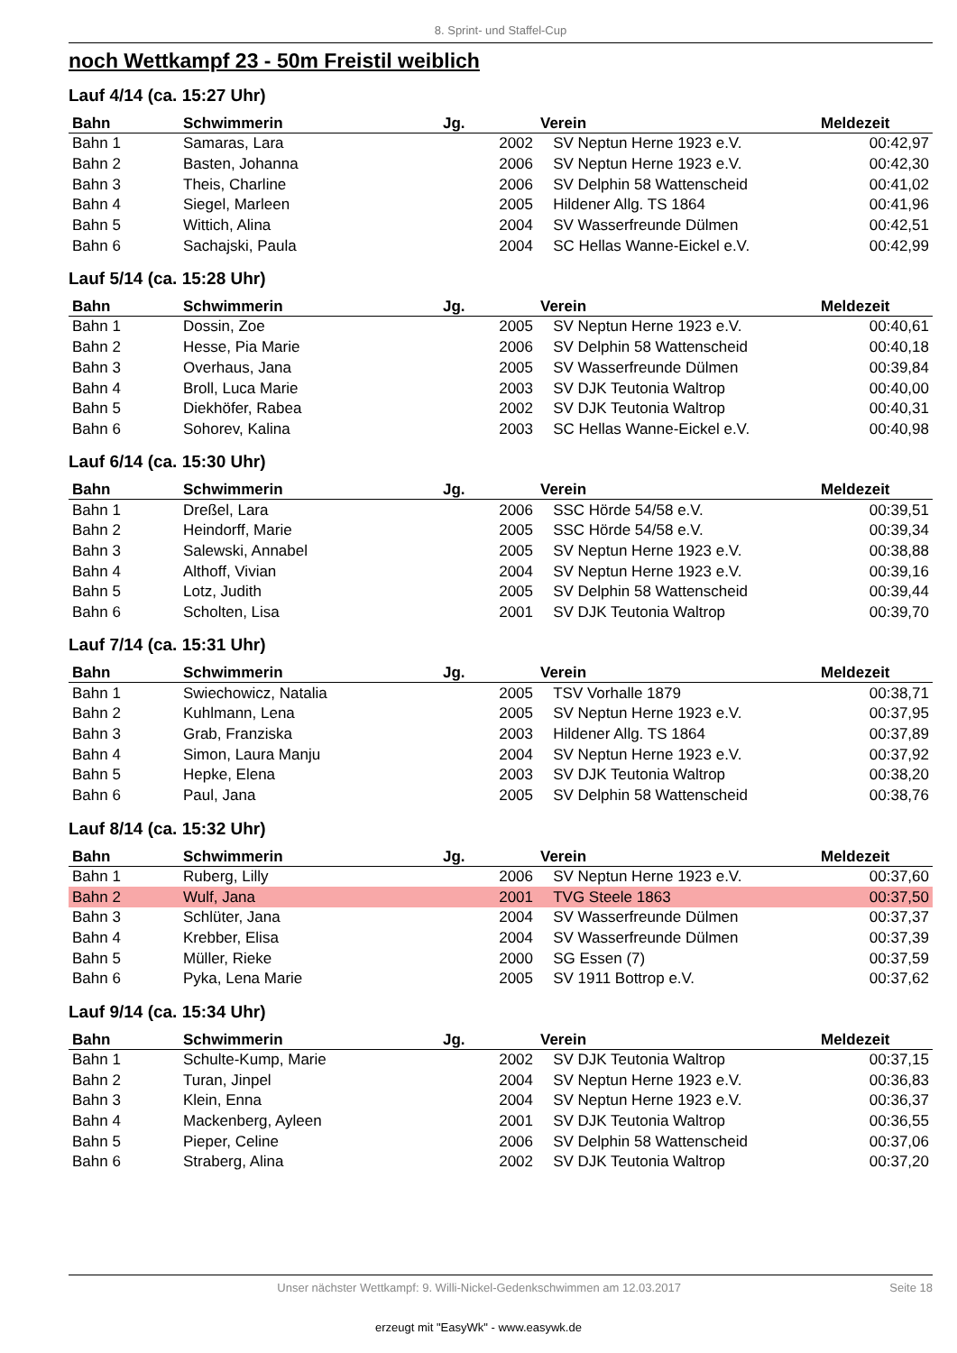8. Sprint- und Staffel-Cup
noch Wettkampf 23 - 50m Freistil weiblich
Lauf 4/14 (ca. 15:27 Uhr)
| Bahn | Schwimmerin | Jg. | Verein | Meldezeit |
| --- | --- | --- | --- | --- |
| Bahn 1 | Samaras, Lara | 2002 | SV Neptun Herne 1923 e.V. | 00:42,97 |
| Bahn 2 | Basten, Johanna | 2006 | SV Neptun Herne 1923 e.V. | 00:42,30 |
| Bahn 3 | Theis, Charline | 2006 | SV Delphin 58 Wattenscheid | 00:41,02 |
| Bahn 4 | Siegel, Marleen | 2005 | Hildener Allg. TS 1864 | 00:41,96 |
| Bahn 5 | Wittich, Alina | 2004 | SV Wasserfreunde Dülmen | 00:42,51 |
| Bahn 6 | Sachajski, Paula | 2004 | SC Hellas Wanne-Eickel e.V. | 00:42,99 |
Lauf 5/14 (ca. 15:28 Uhr)
| Bahn | Schwimmerin | Jg. | Verein | Meldezeit |
| --- | --- | --- | --- | --- |
| Bahn 1 | Dossin, Zoe | 2005 | SV Neptun Herne 1923 e.V. | 00:40,61 |
| Bahn 2 | Hesse, Pia Marie | 2006 | SV Delphin 58 Wattenscheid | 00:40,18 |
| Bahn 3 | Overhaus, Jana | 2005 | SV Wasserfreunde Dülmen | 00:39,84 |
| Bahn 4 | Broll, Luca Marie | 2003 | SV DJK Teutonia Waltrop | 00:40,00 |
| Bahn 5 | Diekhöfer, Rabea | 2002 | SV DJK Teutonia Waltrop | 00:40,31 |
| Bahn 6 | Sohorev, Kalina | 2003 | SC Hellas Wanne-Eickel e.V. | 00:40,98 |
Lauf 6/14 (ca. 15:30 Uhr)
| Bahn | Schwimmerin | Jg. | Verein | Meldezeit |
| --- | --- | --- | --- | --- |
| Bahn 1 | Dreßel, Lara | 2006 | SSC Hörde 54/58 e.V. | 00:39,51 |
| Bahn 2 | Heindorff, Marie | 2005 | SSC Hörde 54/58 e.V. | 00:39,34 |
| Bahn 3 | Salewski, Annabel | 2005 | SV Neptun Herne 1923 e.V. | 00:38,88 |
| Bahn 4 | Althoff, Vivian | 2004 | SV Neptun Herne 1923 e.V. | 00:39,16 |
| Bahn 5 | Lotz, Judith | 2005 | SV Delphin 58 Wattenscheid | 00:39,44 |
| Bahn 6 | Scholten, Lisa | 2001 | SV DJK Teutonia Waltrop | 00:39,70 |
Lauf 7/14 (ca. 15:31 Uhr)
| Bahn | Schwimmerin | Jg. | Verein | Meldezeit |
| --- | --- | --- | --- | --- |
| Bahn 1 | Swiechowicz, Natalia | 2005 | TSV Vorhalle 1879 | 00:38,71 |
| Bahn 2 | Kuhlmann, Lena | 2005 | SV Neptun Herne 1923 e.V. | 00:37,95 |
| Bahn 3 | Grab, Franziska | 2003 | Hildener Allg. TS 1864 | 00:37,89 |
| Bahn 4 | Simon, Laura Manju | 2004 | SV Neptun Herne 1923 e.V. | 00:37,92 |
| Bahn 5 | Hepke, Elena | 2003 | SV DJK Teutonia Waltrop | 00:38,20 |
| Bahn 6 | Paul, Jana | 2005 | SV Delphin 58 Wattenscheid | 00:38,76 |
Lauf 8/14 (ca. 15:32 Uhr)
| Bahn | Schwimmerin | Jg. | Verein | Meldezeit |
| --- | --- | --- | --- | --- |
| Bahn 1 | Ruberg, Lilly | 2006 | SV Neptun Herne 1923 e.V. | 00:37,60 |
| Bahn 2 | Wulf, Jana | 2001 | TVG Steele 1863 | 00:37,50 |
| Bahn 3 | Schlüter, Jana | 2004 | SV Wasserfreunde Dülmen | 00:37,37 |
| Bahn 4 | Krebber, Elisa | 2004 | SV Wasserfreunde Dülmen | 00:37,39 |
| Bahn 5 | Müller, Rieke | 2000 | SG Essen (7) | 00:37,59 |
| Bahn 6 | Pyka, Lena Marie | 2005 | SV 1911 Bottrop e.V. | 00:37,62 |
Lauf 9/14 (ca. 15:34 Uhr)
| Bahn | Schwimmerin | Jg. | Verein | Meldezeit |
| --- | --- | --- | --- | --- |
| Bahn 1 | Schulte-Kump, Marie | 2002 | SV DJK Teutonia Waltrop | 00:37,15 |
| Bahn 2 | Turan, Jinpel | 2004 | SV Neptun Herne 1923 e.V. | 00:36,83 |
| Bahn 3 | Klein, Enna | 2004 | SV Neptun Herne 1923 e.V. | 00:36,37 |
| Bahn 4 | Mackenberg, Ayleen | 2001 | SV DJK Teutonia Waltrop | 00:36,55 |
| Bahn 5 | Pieper, Celine | 2006 | SV Delphin 58 Wattenscheid | 00:37,06 |
| Bahn 6 | Straberg, Alina | 2002 | SV DJK Teutonia Waltrop | 00:37,20 |
Unser nächster Wettkampf: 9. Willi-Nickel-Gedenkschwimmen am 12.03.2017 Seite 18
erzeugt mit "EasyWk" - www.easywk.de